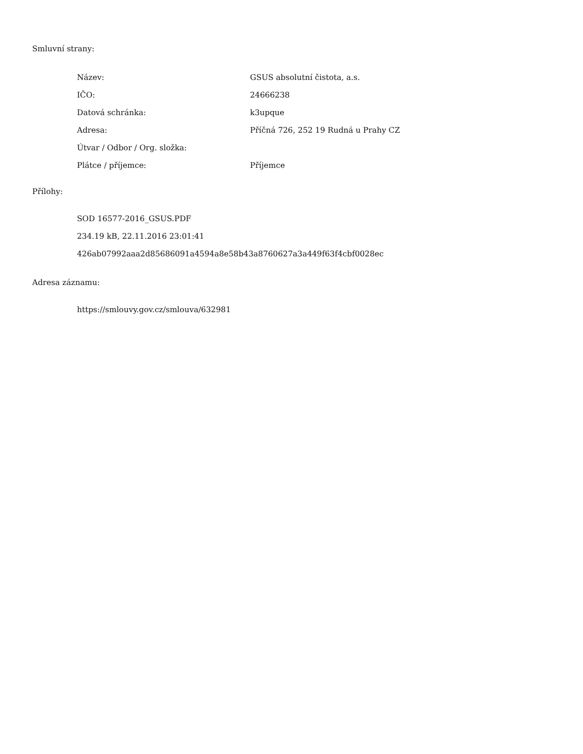Smluvní strany:
| Název: | GSUS absolutní čistota, a.s. |
| IČO: | 24666238 |
| Datová schránka: | k3upque |
| Adresa: | Příčná 726, 252 19 Rudná u Prahy CZ |
| Útvar / Odbor / Org. složka: | |
| Plátce / příjemce: | Příjemce |
Přílohy:
SOD 16577-2016_GSUS.PDF
234.19 kB, 22.11.2016 23:01:41
426ab07992aaa2d85686091a4594a8e58b43a8760627a3a449f63f4cbf0028ec
Adresa záznamu:
https://smlouvy.gov.cz/smlouva/632981